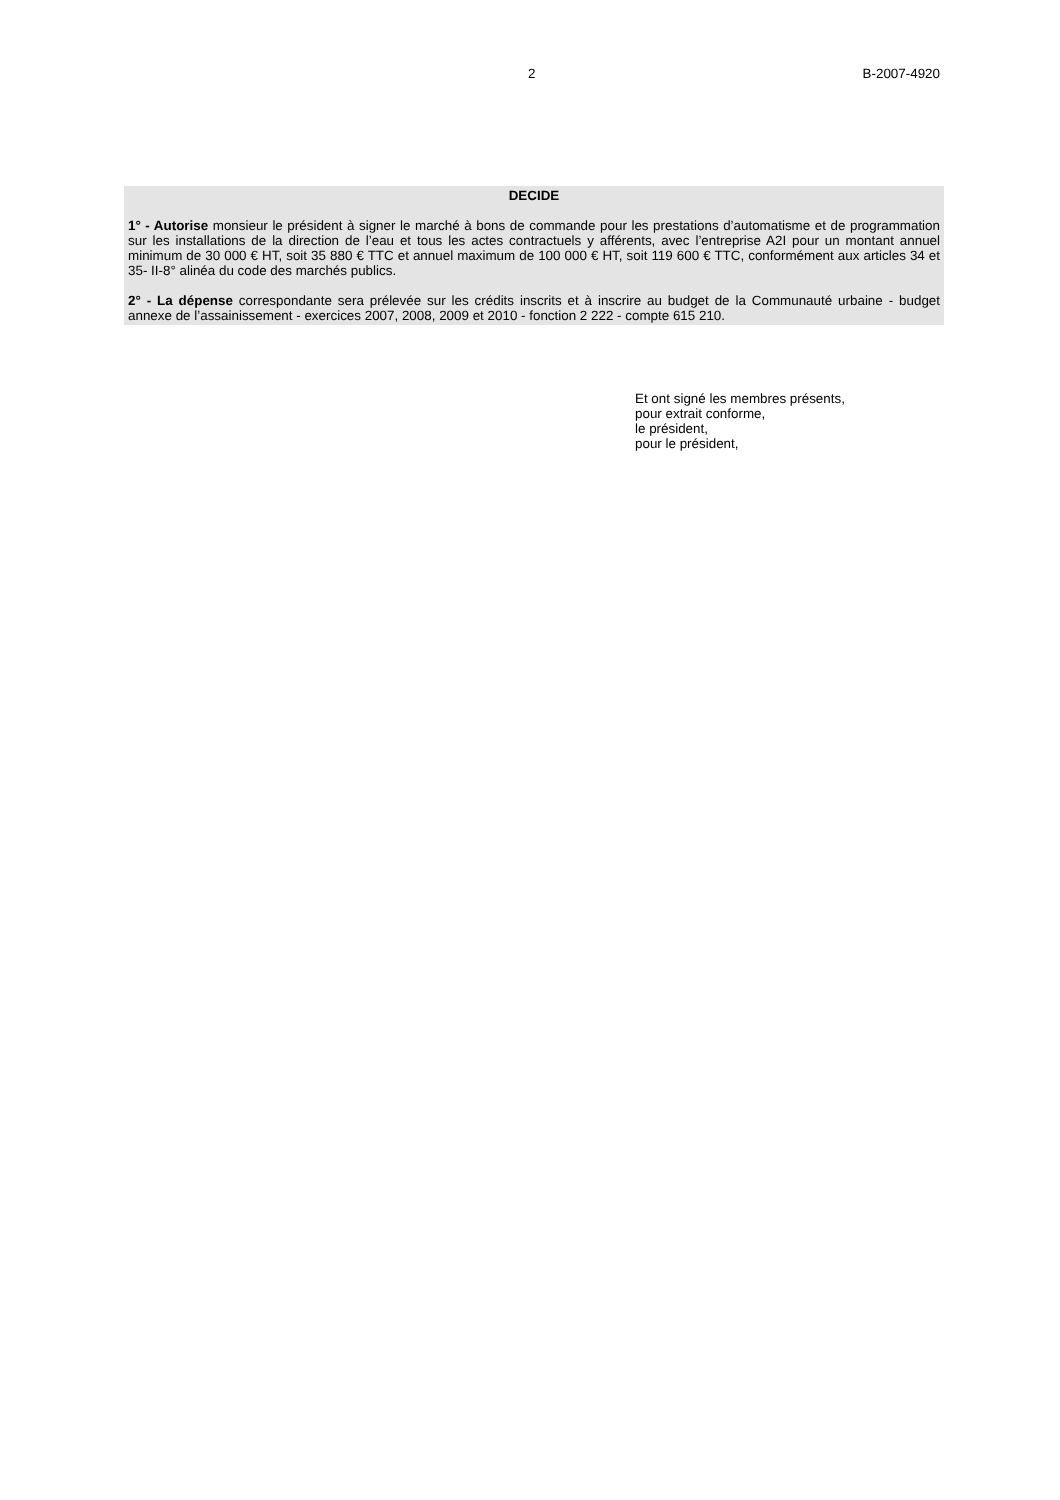2 B-2007-4920
DECIDE
1° - Autorise monsieur le président à signer le marché à bons de commande pour les prestations d’automatisme et de programmation sur les installations de la direction de l’eau et tous les actes contractuels y afférents, avec l’entreprise A2I pour un montant annuel minimum de 30 000 € HT, soit 35 880 € TTC et annuel maximum de 100 000 € HT, soit 119 600 € TTC, conformément aux articles 34 et 35- II-8° alinéa du code des marchés publics.
2° - La dépense correspondante sera prélevée sur les crédits inscrits et à inscrire au budget de la Communauté urbaine - budget annexe de l’assainissement - exercices 2007, 2008, 2009 et 2010 - fonction 2 222 - compte 615 210.
Et ont signé les membres présents,
pour extrait conforme,
le président,
pour le président,